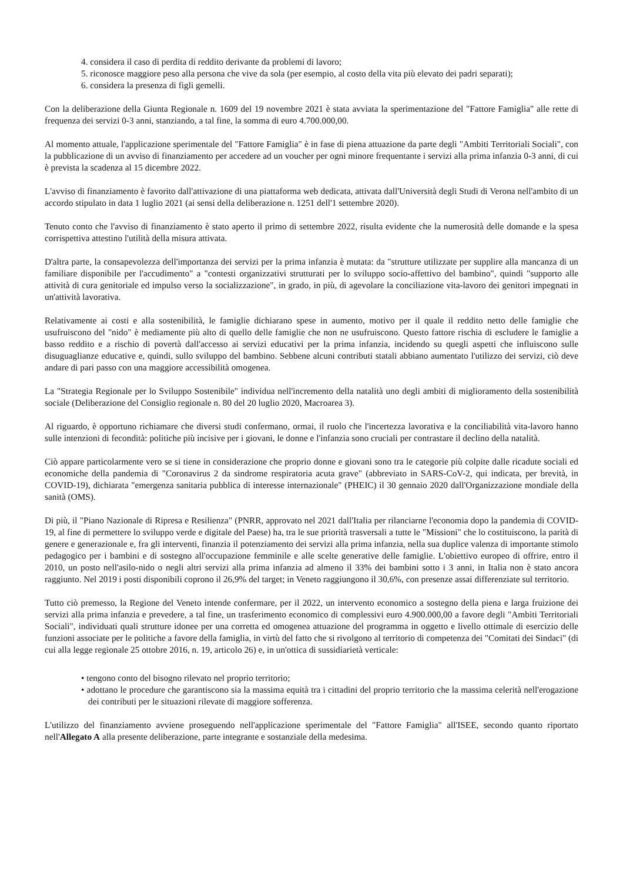4. considera il caso di perdita di reddito derivante da problemi di lavoro;
5. riconosce maggiore peso alla persona che vive da sola (per esempio, al costo della vita più elevato dei padri separati);
6. considera la presenza di figli gemelli.
Con la deliberazione della Giunta Regionale n. 1609 del 19 novembre 2021 è stata avviata la sperimentazione del "Fattore Famiglia" alle rette di frequenza dei servizi 0-3 anni, stanziando, a tal fine, la somma di euro 4.700.000,00.
Al momento attuale, l'applicazione sperimentale del "Fattore Famiglia" è in fase di piena attuazione da parte degli "Ambiti Territoriali Sociali", con la pubblicazione di un avviso di finanziamento per accedere ad un voucher per ogni minore frequentante i servizi alla prima infanzia 0-3 anni, di cui è prevista la scadenza al 15 dicembre 2022.
L'avviso di finanziamento è favorito dall'attivazione di una piattaforma web dedicata, attivata dall'Università degli Studi di Verona nell'ambito di un accordo stipulato in data 1 luglio 2021 (ai sensi della deliberazione n. 1251 dell'1 settembre 2020).
Tenuto conto che l'avviso di finanziamento è stato aperto il primo di settembre 2022, risulta evidente che la numerosità delle domande e la spesa corrispettiva attestino l'utilità della misura attivata.
D'altra parte, la consapevolezza dell'importanza dei servizi per la prima infanzia è mutata: da "strutture utilizzate per supplire alla mancanza di un familiare disponibile per l'accudimento" a "contesti organizzativi strutturati per lo sviluppo socio-affettivo del bambino", quindi "supporto alle attività di cura genitoriale ed impulso verso la socializzazione", in grado, in più, di agevolare la conciliazione vita-lavoro dei genitori impegnati in un'attività lavorativa.
Relativamente ai costi e alla sostenibilità, le famiglie dichiarano spese in aumento, motivo per il quale il reddito netto delle famiglie che usufruiscono del "nido" è mediamente più alto di quello delle famiglie che non ne usufruiscono. Questo fattore rischia di escludere le famiglie a basso reddito e a rischio di povertà dall'accesso ai servizi educativi per la prima infanzia, incidendo su quegli aspetti che influiscono sulle disuguaglianze educative e, quindi, sullo sviluppo del bambino. Sebbene alcuni contributi statali abbiano aumentato l'utilizzo dei servizi, ciò deve andare di pari passo con una maggiore accessibilità omogenea.
La "Strategia Regionale per lo Sviluppo Sostenibile" individua nell'incremento della natalità uno degli ambiti di miglioramento della sostenibilità sociale (Deliberazione del Consiglio regionale n. 80 del 20 luglio 2020, Macroarea 3).
Al riguardo, è opportuno richiamare che diversi studi confermano, ormai, il ruolo che l'incertezza lavorativa e la conciliabilità vita-lavoro hanno sulle intenzioni di fecondità: politiche più incisive per i giovani, le donne e l'infanzia sono cruciali per contrastare il declino della natalità.
Ciò appare particolarmente vero se si tiene in considerazione che proprio donne e giovani sono tra le categorie più colpite dalle ricadute sociali ed economiche della pandemia di "Coronavirus 2 da sindrome respiratoria acuta grave" (abbreviato in SARS-CoV-2, qui indicata, per brevità, in COVID-19), dichiarata "emergenza sanitaria pubblica di interesse internazionale" (PHEIC) il 30 gennaio 2020 dall'Organizzazione mondiale della sanità (OMS).
Di più, il "Piano Nazionale di Ripresa e Resilienza" (PNRR, approvato nel 2021 dall'Italia per rilanciarne l'economia dopo la pandemia di COVID-19, al fine di permettere lo sviluppo verde e digitale del Paese) ha, tra le sue priorità trasversali a tutte le "Missioni" che lo costituiscono, la parità di genere e generazionale e, fra gli interventi, finanzia il potenziamento dei servizi alla prima infanzia, nella sua duplice valenza di importante stimolo pedagogico per i bambini e di sostegno all'occupazione femminile e alle scelte generative delle famiglie. L'obiettivo europeo di offrire, entro il 2010, un posto nell'asilo-nido o negli altri servizi alla prima infanzia ad almeno il 33% dei bambini sotto i 3 anni, in Italia non è stato ancora raggiunto. Nel 2019 i posti disponibili coprono il 26,9% del target; in Veneto raggiungono il 30,6%, con presenze assai differenziate sul territorio.
Tutto ciò premesso, la Regione del Veneto intende confermare, per il 2022, un intervento economico a sostegno della piena e larga fruizione dei servizi alla prima infanzia e prevedere, a tal fine, un trasferimento economico di complessivi euro 4.900.000,00 a favore degli "Ambiti Territoriali Sociali", individuati quali strutture idonee per una corretta ed omogenea attuazione del programma in oggetto e livello ottimale di esercizio delle funzioni associate per le politiche a favore della famiglia, in virtù del fatto che si rivolgono al territorio di competenza dei "Comitati dei Sindaci" (di cui alla legge regionale 25 ottobre 2016, n. 19, articolo 26) e, in un'ottica di sussidiarietà verticale:
• tengono conto del bisogno rilevato nel proprio territorio;
• adottano le procedure che garantiscono sia la massima equità tra i cittadini del proprio territorio che la massima celerità nell'erogazione dei contributi per le situazioni rilevate di maggiore sofferenza.
L'utilizzo del finanziamento avviene proseguendo nell'applicazione sperimentale del "Fattore Famiglia" all'ISEE, secondo quanto riportato nell'Allegato A alla presente deliberazione, parte integrante e sostanziale della medesima.